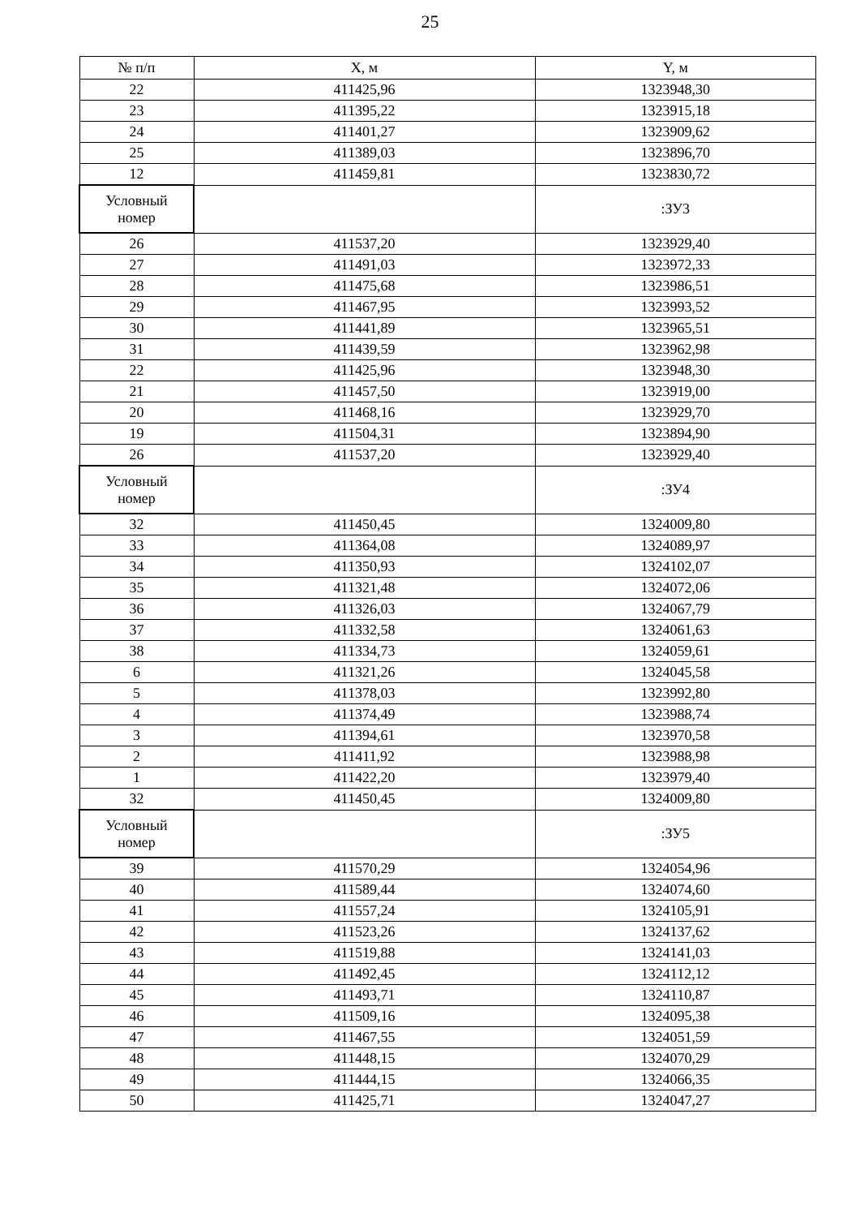25
| № п/п | X, м | Y, м |
| --- | --- | --- |
| 22 | 411425,96 | 1323948,30 |
| 23 | 411395,22 | 1323915,18 |
| 24 | 411401,27 | 1323909,62 |
| 25 | 411389,03 | 1323896,70 |
| 12 | 411459,81 | 1323830,72 |
| Условный номер | | :ЗУ3 |
| 26 | 411537,20 | 1323929,40 |
| 27 | 411491,03 | 1323972,33 |
| 28 | 411475,68 | 1323986,51 |
| 29 | 411467,95 | 1323993,52 |
| 30 | 411441,89 | 1323965,51 |
| 31 | 411439,59 | 1323962,98 |
| 22 | 411425,96 | 1323948,30 |
| 21 | 411457,50 | 1323919,00 |
| 20 | 411468,16 | 1323929,70 |
| 19 | 411504,31 | 1323894,90 |
| 26 | 411537,20 | 1323929,40 |
| Условный номер | | :ЗУ4 |
| 32 | 411450,45 | 1324009,80 |
| 33 | 411364,08 | 1324089,97 |
| 34 | 411350,93 | 1324102,07 |
| 35 | 411321,48 | 1324072,06 |
| 36 | 411326,03 | 1324067,79 |
| 37 | 411332,58 | 1324061,63 |
| 38 | 411334,73 | 1324059,61 |
| 6 | 411321,26 | 1324045,58 |
| 5 | 411378,03 | 1323992,80 |
| 4 | 411374,49 | 1323988,74 |
| 3 | 411394,61 | 1323970,58 |
| 2 | 411411,92 | 1323988,98 |
| 1 | 411422,20 | 1323979,40 |
| 32 | 411450,45 | 1324009,80 |
| Условный номер | | :ЗУ5 |
| 39 | 411570,29 | 1324054,96 |
| 40 | 411589,44 | 1324074,60 |
| 41 | 411557,24 | 1324105,91 |
| 42 | 411523,26 | 1324137,62 |
| 43 | 411519,88 | 1324141,03 |
| 44 | 411492,45 | 1324112,12 |
| 45 | 411493,71 | 1324110,87 |
| 46 | 411509,16 | 1324095,38 |
| 47 | 411467,55 | 1324051,59 |
| 48 | 411448,15 | 1324070,29 |
| 49 | 411444,15 | 1324066,35 |
| 50 | 411425,71 | 1324047,27 |